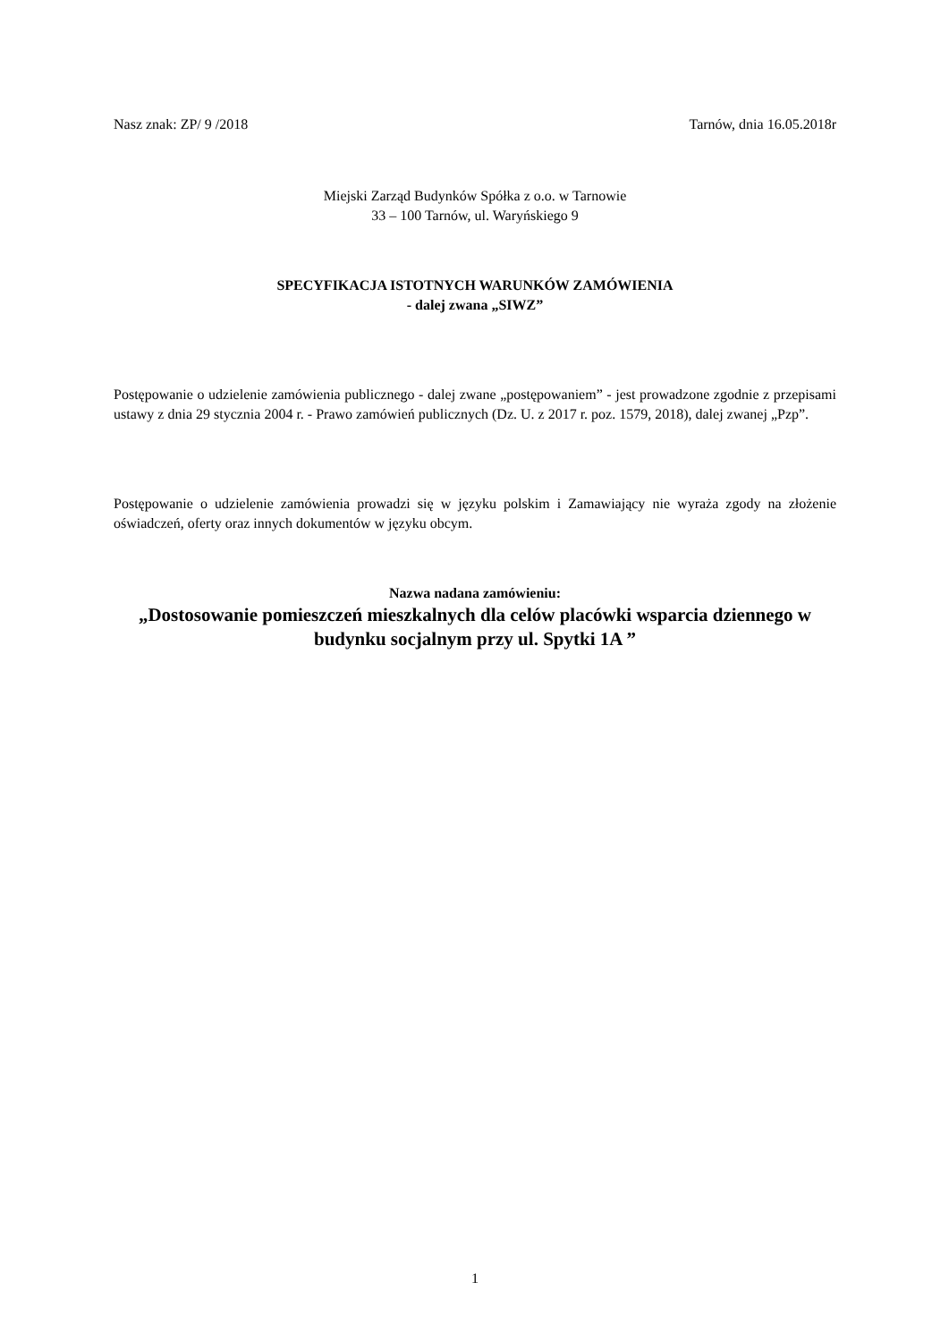Nasz znak: ZP/ 9 /2018 Tarnów, dnia 16.05.2018r
Miejski Zarząd Budynków Spółka z o.o. w Tarnowie
33 – 100 Tarnów, ul. Waryńskiego 9
SPECYFIKACJA ISTOTNYCH WARUNKÓW ZAMÓWIENIA
- dalej zwana „SIWZ”
Postępowanie o udzielenie zamówienia publicznego - dalej zwane „postępowaniem” - jest prowadzone zgodnie z przepisami ustawy z dnia 29 stycznia 2004 r. - Prawo zamówień publicznych (Dz. U. z 2017 r. poz. 1579, 2018), dalej zwanej „Pzp”.
Postępowanie o udzielenie zamówienia prowadzi się w języku polskim i Zamawiający nie wyraża zgody na złożenie oświadczeń, oferty oraz innych dokumentów w języku obcym.
Nazwa nadana zamówieniu:
„Dostosowanie pomieszczeń mieszkalnych dla celów placówki wsparcia dziennego w budynku socjalnym przy ul. Spytki 1A ”
1